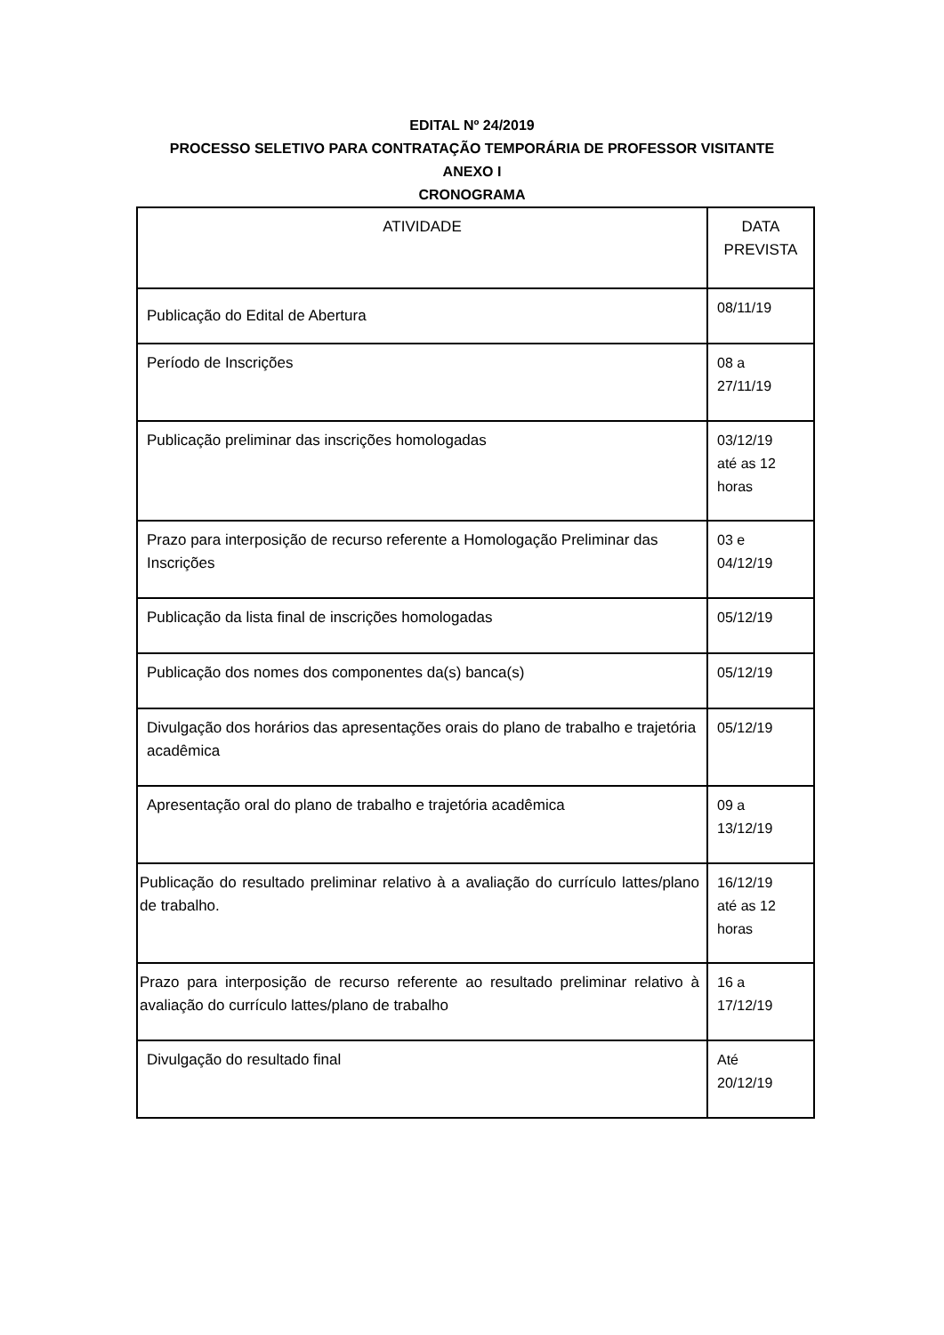EDITAL Nº 24/2019
PROCESSO SELETIVO PARA CONTRATAÇÃO TEMPORÁRIA DE PROFESSOR VISITANTE
ANEXO I
CRONOGRAMA
| ATIVIDADE | DATA PREVISTA |
| --- | --- |
| Publicação do Edital de Abertura | 08/11/19 |
| Período de Inscrições | 08 a 27/11/19 |
| Publicação preliminar das inscrições homologadas | 03/12/19 até as 12 horas |
| Prazo para interposição de recurso referente a Homologação Preliminar das Inscrições | 03 e 04/12/19 |
| Publicação da lista final de inscrições homologadas | 05/12/19 |
| Publicação dos nomes dos componentes da(s) banca(s) | 05/12/19 |
| Divulgação dos horários das apresentações orais do plano de trabalho e trajetória acadêmica | 05/12/19 |
| Apresentação oral do plano de trabalho e trajetória acadêmica | 09 a 13/12/19 |
| Publicação do resultado preliminar relativo à a avaliação do currículo lattes/plano de trabalho. | 16/12/19 até as 12 horas |
| Prazo para interposição de recurso referente ao resultado preliminar relativo à avaliação do currículo lattes/plano de trabalho | 16 a 17/12/19 |
| Divulgação do resultado final | Até 20/12/19 |